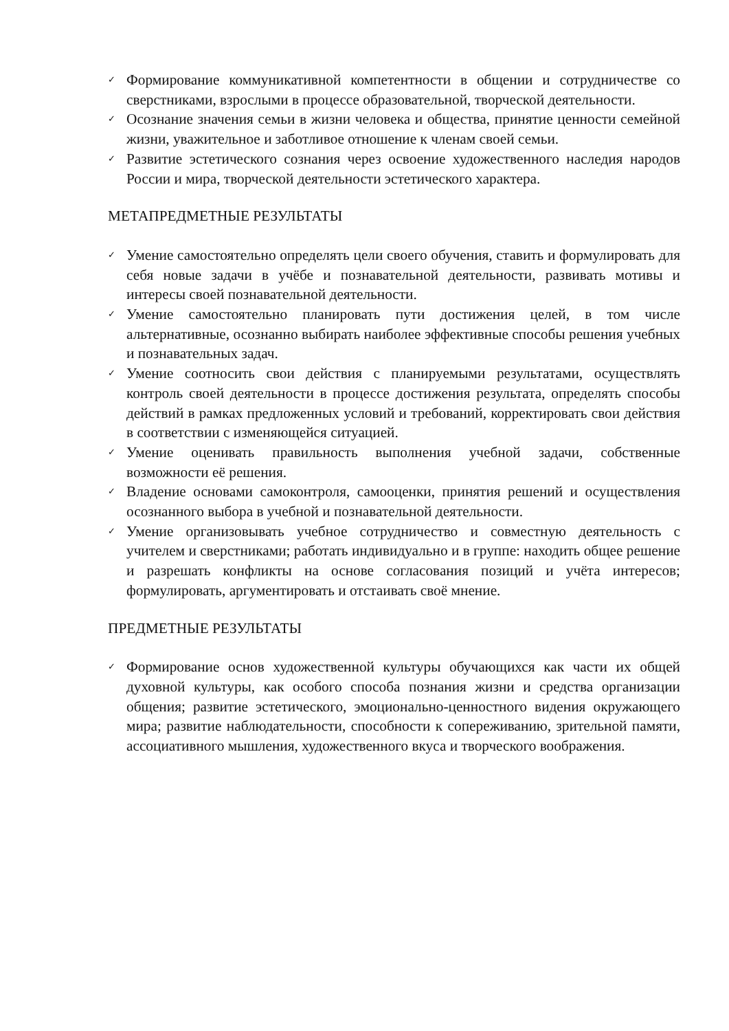✓ Формирование коммуникативной компетентности в общении и сотрудничестве со сверстниками, взрослыми в процессе образовательной, творческой деятельности.
✓ Осознание значения семьи в жизни человека и общества, принятие ценности семейной жизни, уважительное и заботливое отношение к членам своей семьи.
✓ Развитие эстетического сознания через освоение художественного наследия народов России и мира, творческой деятельности эстетического характера.
МЕТАПРЕДМЕТНЫЕ РЕЗУЛЬТАТЫ
✓ Умение самостоятельно определять цели своего обучения, ставить и формулировать для себя новые задачи в учёбе и познавательной деятельности, развивать мотивы и интересы своей познавательной деятельности.
✓ Умение самостоятельно планировать пути достижения целей, в том числе альтернативные, осознанно выбирать наиболее эффективные способы решения учебных и познавательных задач.
✓ Умение соотносить свои действия с планируемыми результатами, осуществлять контроль своей деятельности в процессе достижения результата, определять способы действий в рамках предложенных условий и требований, корректировать свои действия в соответствии с изменяющейся ситуацией.
✓ Умение оценивать правильность выполнения учебной задачи, собственные возможности её решения.
✓ Владение основами самоконтроля, самооценки, принятия решений и осуществления осознанного выбора в учебной и познавательной деятельности.
✓ Умение организовывать учебное сотрудничество и совместную деятельность с учителем и сверстниками; работать индивидуально и в группе: находить общее решение и разрешать конфликты на основе согласования позиций и учёта интересов; формулировать, аргументировать и отстаивать своё мнение.
ПРЕДМЕТНЫЕ РЕЗУЛЬТАТЫ
✓ Формирование основ художественной культуры обучающихся как части их общей духовной культуры, как особого способа познания жизни и средства организации общения; развитие эстетического, эмоционально-ценностного видения окружающего мира; развитие наблюдательности, способности к сопереживанию, зрительной памяти, ассоциативного мышления, художественного вкуса и творческого воображения.